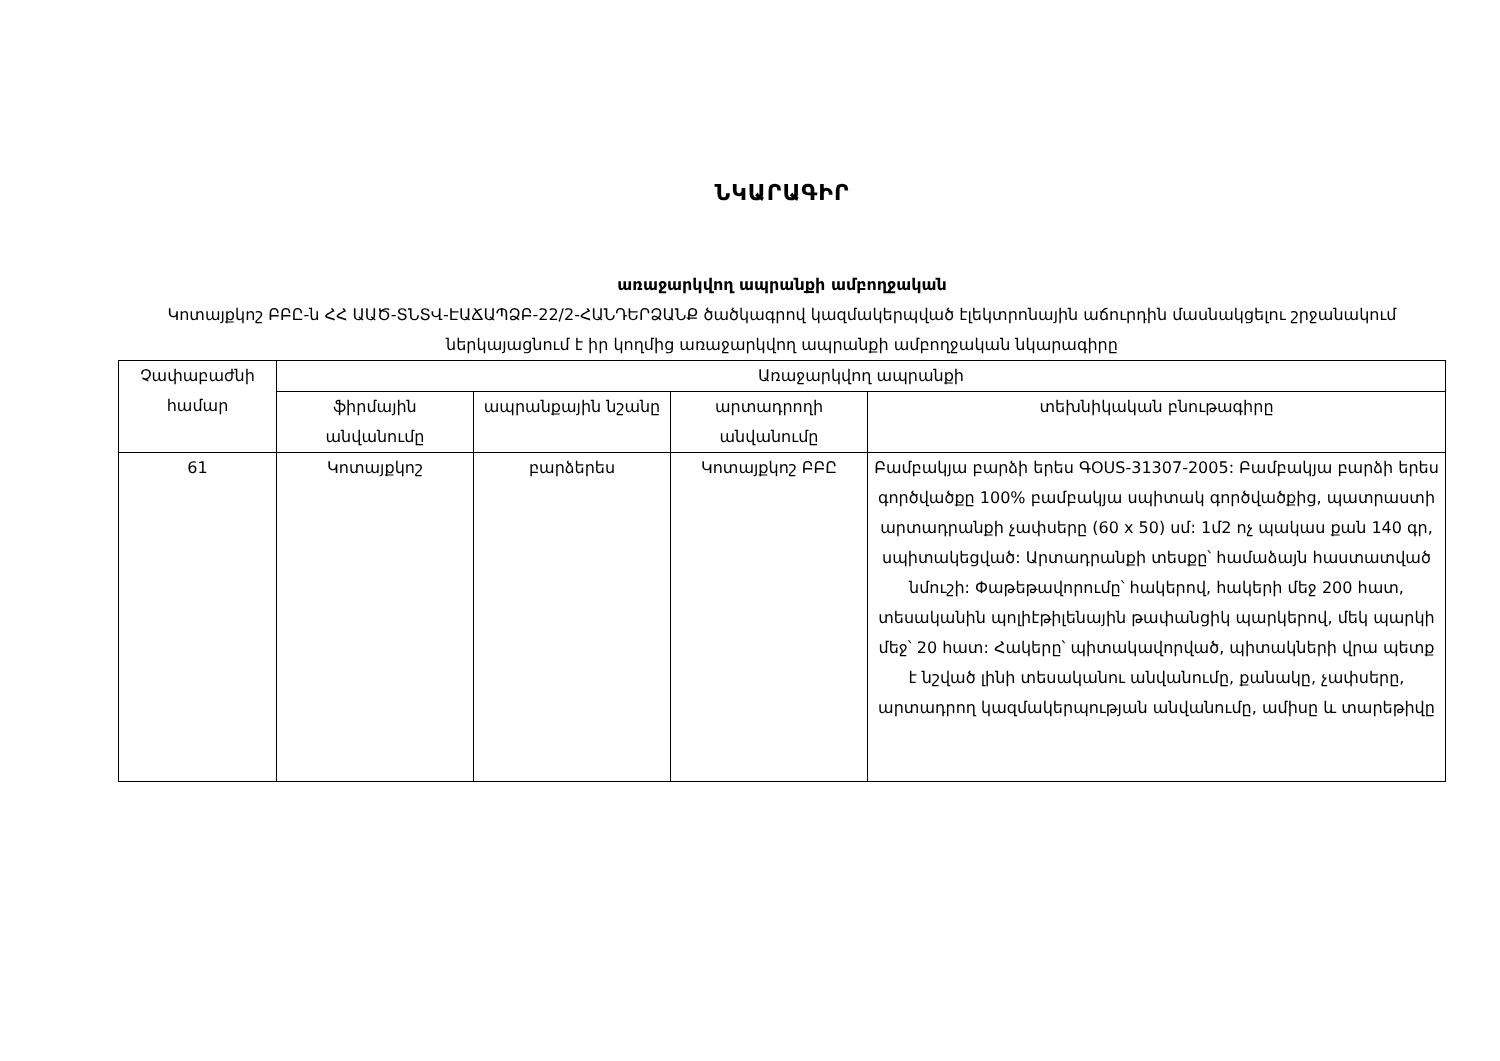ՆԿԱՐԱԳԻՐ
առաջարկվող ապրանքի ամբողջական
Կոտայքկոշ ԲԲԸ-ն ՀՀ ԱԱԾ-ՏՆՏՎ-ԷԱՃԱՊՁԲ-22/2-ՀԱՆԴԵՐՁԱՆՔ ծածկագրով կազմակերպված էլեկտրոնային աճուրդին մասնակցելու շրջանակում ներկայացնում է իր կողմից առաջարկվող ապրանքի ամբողջական նկարագիրը
| Չափաբաժնի համար | Առաջարկվող ապրանքի | | | |
| --- | --- | --- | --- | --- |
| | ֆիրմային անվանումը | ապրանքային նշանը | արտադրողի անվանումը | տեխնիկական բնութագիրը |
| 61 | Կոտայքկոշ | բարձերես | Կոտայքկոշ ԲԲԸ | Բամբակյա բարձի երես ԳOՍS-31307-2005: Բամբակյա բարձի երես գործվածքը 100% բամբակյա սպիտակ գործվածքից, պատրաստի արտադրանքի չափսերը (60 x 50) սմ: 1մ2 ոչ պակաս քան 140 գր, սպիտակեցված: Արտադրանքի տեսքը՝ համաձայն հաստատված նմուշի: Փաթեթավորումը՝ հակերով, հակերի մեջ 200 հատ, տեսականին պոլիէթիլենային թափանցիկ պարկերով, մեկ պարկի մեջ՝ 20 հատ: Հակերը՝ պիտակավորված, պիտակների վրա պետք է նշված լինի տեսականու անվանումը, քանակը, չափսերը, արտադրող կազմակերպության անվանումը, ամիսը և տարեթիվը |